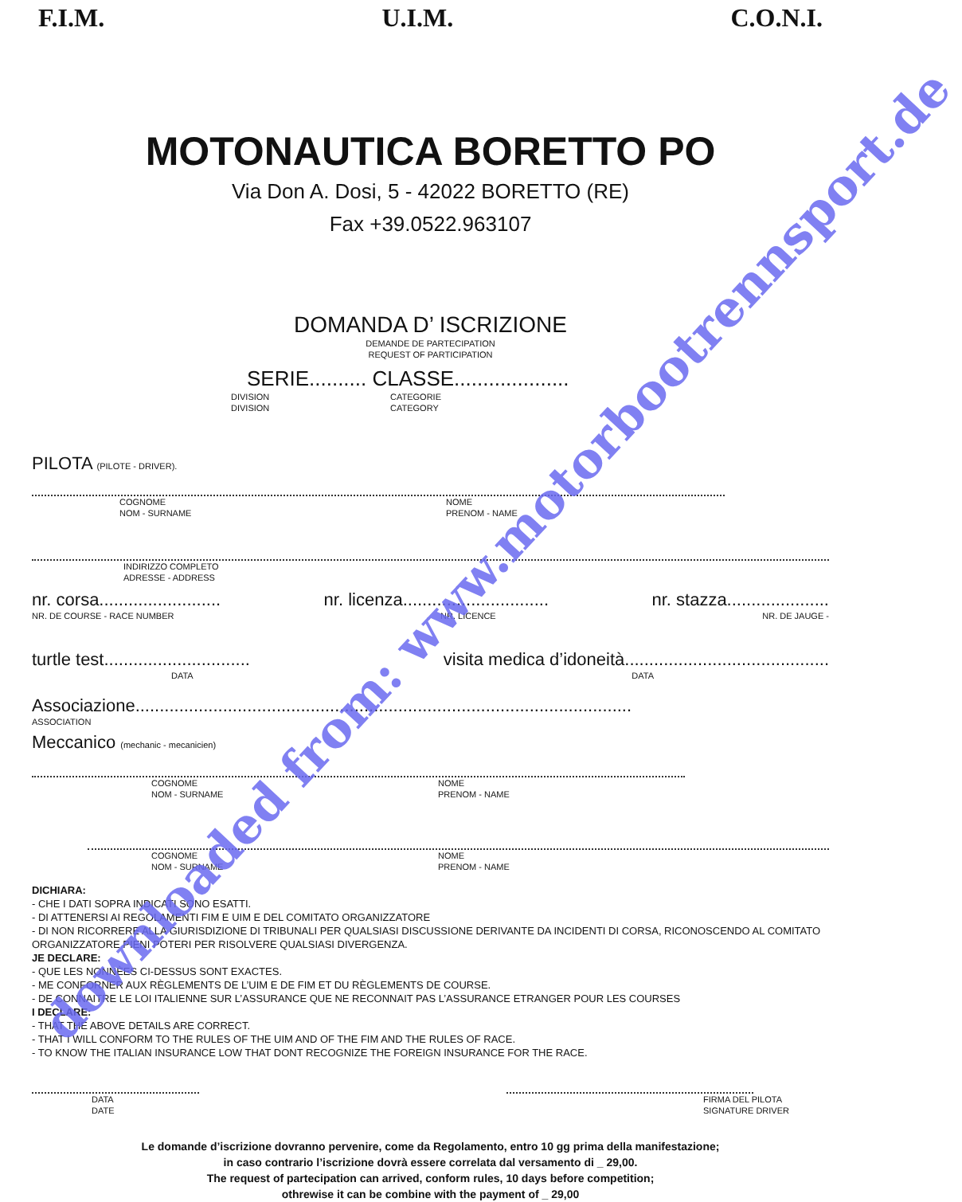F.I.M. U.I.M. C.O.N.I.
MOTONAUTICA BORETTO PO
Via Don A. Dosi, 5 - 42022 BORETTO (RE)
Fax +39.0522.963107
DOMANDA D’ ISCRIZIONE
DEMANDE DE PARTECIPATION
REQUEST OF PARTICIPATION
SERIE.......... CLASSE....................
DIVISION
DIVISION
CATEGORIE
CATEGORY
PILOTA (PILOTE - DRIVER).
COGNOME
NOM - SURNAME
NOME
PRENOM - NAME
INDIRIZZO COMPLETO
ADRESSE - ADDRESS
nr. corsa......................... nr. licenza.............................. nr. stazza.....................
NR. DE COURSE - RACE NUMBER NR. LICENCE NR. DE JAUGE -
turtle test.............................. visita medica d’idoneità..........................................
DATA DATA
Associazione......................................................................................................
ASSOCIATION
Meccanico (mechanic - mecanicien)
COGNOME
NOM - SURNAME
NOME
PRENOM - NAME
COGNOME
NOM - SURNAME
NOME
PRENOM - NAME
DICHIARA:
- CHE I DATI SOPRA INDICATI SONO ESATTI.
- DI ATTENERSI AI REGOLAMENTI FIM E UIM E DEL COMITATO ORGANIZZATORE
- DI NON RICORRERE ALLA GIURISDIZIONE DI TRIBUNALI PER QUALSIASI DISCUSSIONE DERIVANTE DA INCIDENTI DI CORSA, RICONOSCENDO AL COMITATO ORGANIZZATORE PIENI POTERI PER RISOLVERE QUALSIASI DIVERGENZA.
JE DECLARE:
- QUE LES NONNÈES CI-DESSUS SONT EXACTES.
- ME CONFORNER AUX RÈGLEMENTS DE L’UIM E DE FIM ET DU RÈGLEMENTS DE COURSE.
- DE CONNAITRE LE LOI ITALIENNE SUR L’ASSURANCE QUE NE RECONNAIT PAS L’ASSURANCE ETRANGER POUR LES COURSES
I DECLARE:
- THAT THE ABOVE DETAILS ARE CORRECT.
- THAT I WILL CONFORM TO THE RULES OF THE UIM AND OF THE FIM AND THE RULES OF RACE.
- TO KNOW THE ITALIAN INSURANCE LOW THAT DONT RECOGNIZE THE FOREIGN INSURANCE FOR THE RACE.
DATA
DATE FIRMA DEL PILOTA
SIGNATURE DRIVER
Le domande d’iscrizione dovranno pervenire, come da Regolamento, entro 10 gg prima della manifestazione;
in caso contrario l’iscrizione dovrà essere correlata dal versamento di _ 29,00.
The request of partecipation can arrived, conform rules, 10 days before competition;
othrewise it can be combine with the payment of _ 29,00
downloaded from: www.motorbootrennsport.de